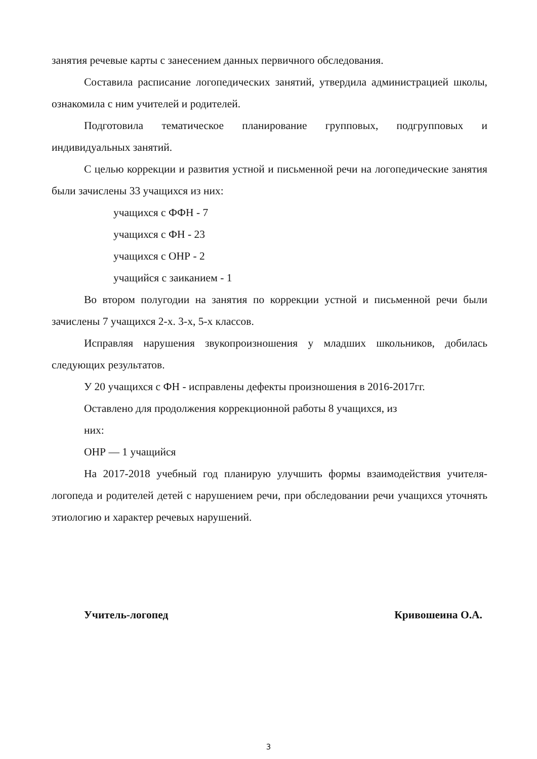занятия речевые карты с занесением данных первичного обследования.
Составила расписание логопедических занятий, утвердила администрацией школы, ознакомила с ним учителей и родителей.
Подготовила тематическое планирование групповых, подгрупповых и индивидуальных занятий.
С целью коррекции и развития устной и письменной речи на логопедические занятия были зачислены 33 учащихся из них:
учащихся с ФФН - 7
учащихся с ФН - 23
учащихся с ОНР - 2
учащийся с заиканием - 1
Во втором полугодии на занятия по коррекции устной и письменной речи были зачислены 7 учащихся 2-х. 3-х, 5-х классов.
Исправляя нарушения звукопроизношения у младших школьников, добилась следующих результатов.
У 20 учащихся с ФН - исправлены дефекты произношения в 2016-2017гг.
Оставлено для продолжения коррекционной работы 8 учащихся, из
них:
ОНР — 1 учащийся
На 2017-2018 учебный год планирую улучшить формы взаимодействия учителя-логопеда и родителей детей с нарушением речи, при обследовании речи учащихся уточнять этиологию и характер речевых нарушений.
Учитель-логопед Кривошеина О.А.
3